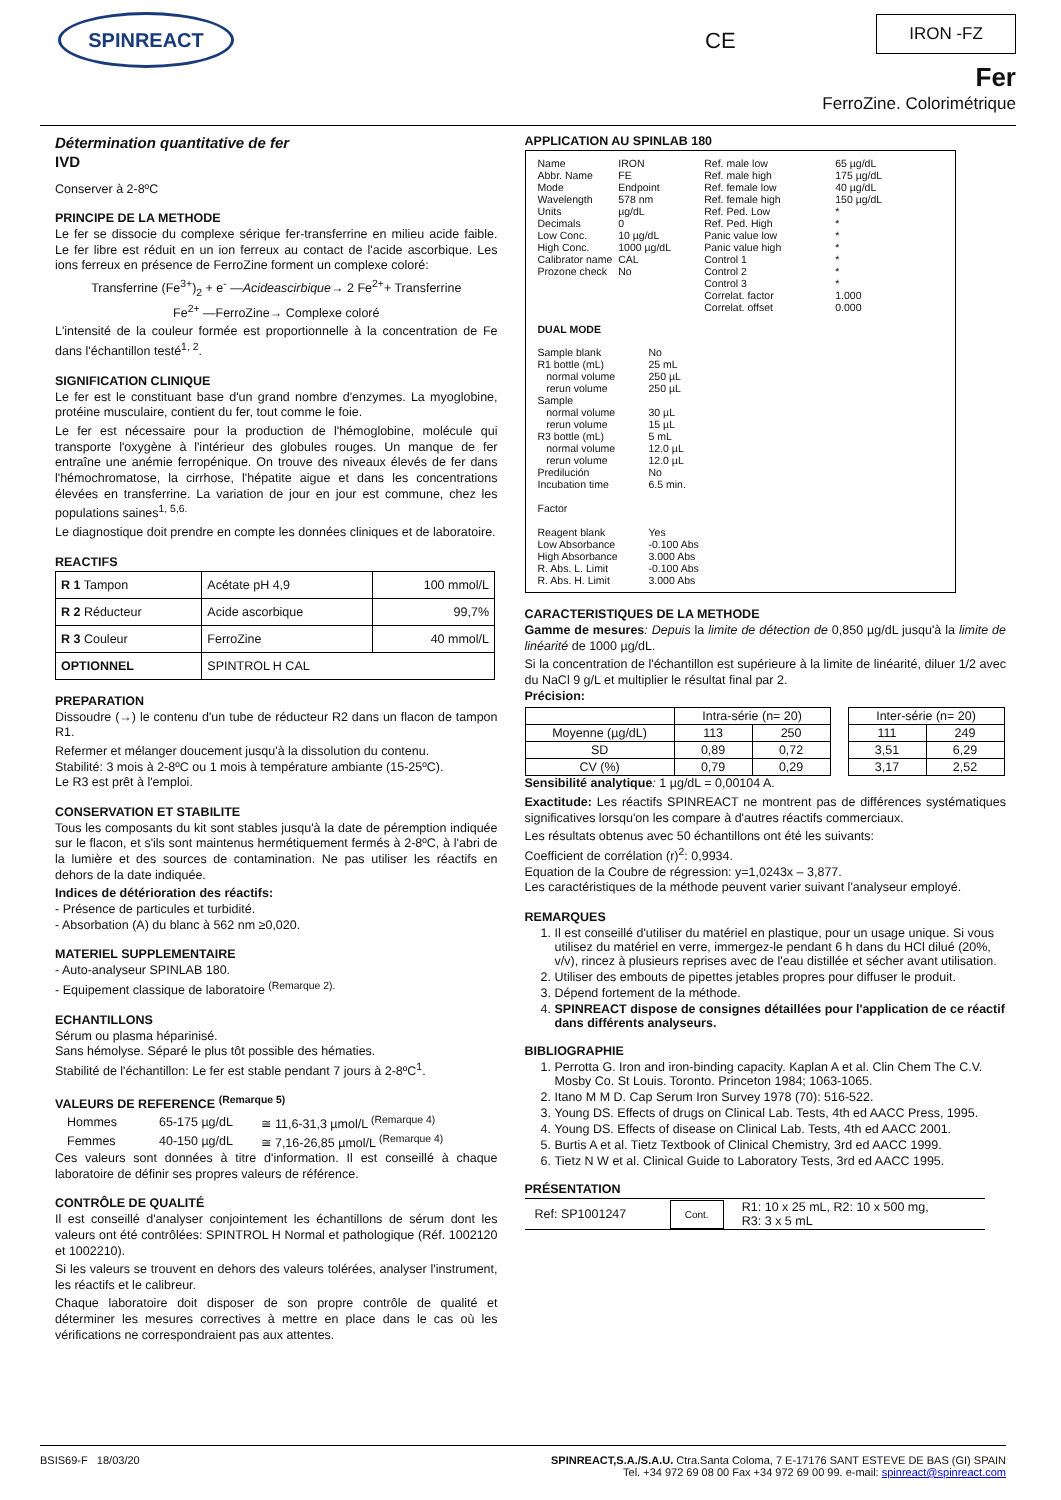SPINREACT
CE
IRON -FZ
Fer
FerroZine. Colorimétrique
Détermination quantitative de fer
IVD
Conserver à 2-8ºC
PRINCIPE DE LA METHODE
Le fer se dissocie du complexe sérique fer-transferrine en milieu acide faible. Le fer libre est réduit en un ion ferreux au contact de l'acide ascorbique. Les ions ferreux en présence de FerroZine forment un complexe coloré:
Transferrine (Fe<sup>3+</sup>)<sub>2</sub> + e<sup>-</sup> —Acideascirbique→ 2 Fe<sup>2+</sup>+ Transferrine
Fe<sup>2+</sup> —FerroZine→ Complexe coloré
L'intensité de la couleur formée est proportionnelle à la concentration de Fe dans l'échantillon testé<sup>1, 2</sup>.
SIGNIFICATION CLINIQUE
Le fer est le constituant base d'un grand nombre d'enzymes. La myoglobine, protéine musculaire, contient du fer, tout comme le foie.
Le fer est nécessaire pour la production de l'hémoglobine, molécule qui transporte l'oxygène à l'intérieur des globules rouges. Un manque de fer entraîne une anémie ferropénique. On trouve des niveaux élevés de fer dans l'hémochromatose, la cirrhose, l'hépatite aigue et dans les concentrations élevées en transferrine. La variation de jour en jour est commune, chez les populations saines<sup>1, 5,6.</sup>
Le diagnostique doit prendre en compte les données cliniques et de laboratoire.
REACTIFS
| R 1 Tampon | Acétate pH 4,9 | 100 mmol/L |
| R 2 Réducteur | Acide ascorbique | 99,7% |
| R 3 Couleur | FerroZine | 40 mmol/L |
| OPTIONNEL | SPINTROL H CAL | |
PREPARATION
Dissoudre (→) le contenu d'un tube de réducteur R2 dans un flacon de tampon R1.
Refermer et mélanger doucement jusqu'à la dissolution du contenu.
Stabilité: 3 mois à 2-8ºC ou 1 mois à température ambiante (15-25ºC).
Le R3 est prêt à l'emploi.
CONSERVATION ET STABILITE
Tous les composants du kit sont stables jusqu'à la date de péremption indiquée sur le flacon, et s'ils sont maintenus hermétiquement fermés à 2-8ºC, à l'abri de la lumière et des sources de contamination. Ne pas utiliser les réactifs en dehors de la date indiquée.
Indices de détérioration des réactifs:
- Présence de particules et turbidité.
- Absorbation (A) du blanc à 562 nm ≥0,020.
MATERIEL SUPPLEMENTAIRE
- Auto-analyseur SPINLAB 180.
- Equipement classique de laboratoire <sup>(Remarque 2).</sup>
ECHANTILLONS
Sérum ou plasma héparinisé.
Sans hémolyse. Séparé le plus tôt possible des hématies.
Stabilité de l'échantillon: Le fer est stable pendant 7 jours à 2-8ºC<sup>1</sup>.
VALEURS DE REFERENCE <sup>(Remarque 5)</sup>
| Hommes | 65-175 µg/dL | ≅ 11,6-31,3 µmol/L <sup>(Remarque 4)</sup> |
| Femmes | 40-150 µg/dL | ≅ 7,16-26,85 µmol/L <sup>(Remarque 4)</sup> |
Ces valeurs sont données à titre d'information. Il est conseillé à chaque laboratoire de définir ses propres valeurs de référence.
CONTRÔLE DE QUALITÉ
Il est conseillé d'analyser conjointement les échantillons de sérum dont les valeurs ont été contrôlées: SPINTROL H Normal et pathologique (Réf. 1002120 et 1002210).
Si les valeurs se trouvent en dehors des valeurs tolérées, analyser l'instrument, les réactifs et le calibreur.
Chaque laboratoire doit disposer de son propre contrôle de qualité et déterminer les mesures correctives à mettre en place dans le cas où les vérifications ne correspondraient pas aux attentes.
APPLICATION AU SPINLAB 180
| Name Abbr. Name Mode Wavelength Units Decimals Low Conc. High Conc. Calibrator name Prozone check | IRON FE Endpoint 578 nm µg/dL 0 10 µg/dL 1000 µg/dL CAL No | Ref. male low Ref. male high Ref. female low Ref. female high Ref. Ped. Low Ref. Ped. High Panic value low Panic value high Control 1 Control 2 Control 3 Correlat. factor Correlat. offset | 65 µg/dL 175 µg/dL 40 µg/dL 150 µg/dL * * * * * * * 1.000 0.000 |
DUAL MODE
| Sample blank R1 bottle (mL) normal volume rerun volume Sample normal volume rerun volume R3 bottle (mL) normal volume rerun volume Predilución Incubation time Factor Reagent blank Low Absorbance High Absorbance R. Abs. L. Limit R. Abs. H. Limit | No 25 mL 250 µL 250 µL 30 µL 15 µL 5 mL 12.0 µL 12.0 µL No 6.5 min. Yes -0.100 Abs 3.000 Abs -0.100 Abs 3.000 Abs |
CARACTERISTIQUES DE LA METHODE
Gamme de mesures: Depuis la limite de détection de 0,850 µg/dL jusqu'à la limite de linéarité de 1000 µg/dL.
Si la concentration de l'échantillon est supérieure à la limite de linéarité, diluer 1/2 avec du NaCl 9 g/L et multiplier le résultat final par 2.
Précision:
| | Intra-série (n= 20) | | | Inter-série (n= 20) | |
| --- | --- | --- | --- | --- | --- |
| Moyenne (µg/dL) | 113 | 250 | | 111 | 249 |
| SD | 0,89 | 0,72 | | 3,51 | 6,29 |
| CV (%) | 0,79 | 0,29 | | 3,17 | 2,52 |
Sensibilité analytique: 1 µg/dL = 0,00104 A.
Exactitude: Les réactifs SPINREACT ne montrent pas de différences systématiques significatives lorsqu'on les compare à d'autres réactifs commerciaux.
Les résultats obtenus avec 50 échantillons ont été les suivants:
Coefficient de corrélation (r)<sup>2</sup>: 0,9934.
Equation de la Coubre de régression: y=1,0243x – 3,877.
Les caractéristiques de la méthode peuvent varier suivant l'analyseur employé.
REMARQUES
1. Il est conseillé d'utiliser du matériel en plastique, pour un usage unique. Si vous utilisez du matériel en verre, immergez-le pendant 6 h dans du HCl dilué (20%, v/v), rincez à plusieurs reprises avec de l'eau distillée et sécher avant utilisation.
2. Utiliser des embouts de pipettes jetables propres pour diffuser le produit.
3. Dépend fortement de la méthode.
4. SPINREACT dispose de consignes détaillées pour l'application de ce réactif dans différents analyseurs.
BIBLIOGRAPHIE
1. Perrotta G. Iron and iron-binding capacity. Kaplan A et al. Clin Chem The C.V. Mosby Co. St Louis. Toronto. Princeton 1984; 1063-1065.
2. Itano M M D. Cap Serum Iron Survey 1978 (70): 516-522.
3. Young DS. Effects of drugs on Clinical Lab. Tests, 4th ed AACC Press, 1995.
4. Young DS. Effects of disease on Clinical Lab. Tests, 4th ed AACC 2001.
5. Burtis A et al. Tietz Textbook of Clinical Chemistry, 3rd ed AACC 1999.
6. Tietz N W et al. Clinical Guide to Laboratory Tests, 3rd ed AACC 1995.
PRÉSENTATION
| Ref: SP1001247 | Cont. | R1: 10 x 25 mL, R2: 10 x 500 mg, R3: 3 x 5 mL |
BSIS69-F 18/03/20 SPINREACT,S.A./S.A.U. Ctra.Santa Coloma, 7 E-17176 SANT ESTEVE DE BAS (GI) SPAIN
Tel. +34 972 69 08 00 Fax +34 972 69 00 99. e-mail: spinreact@spinreact.com